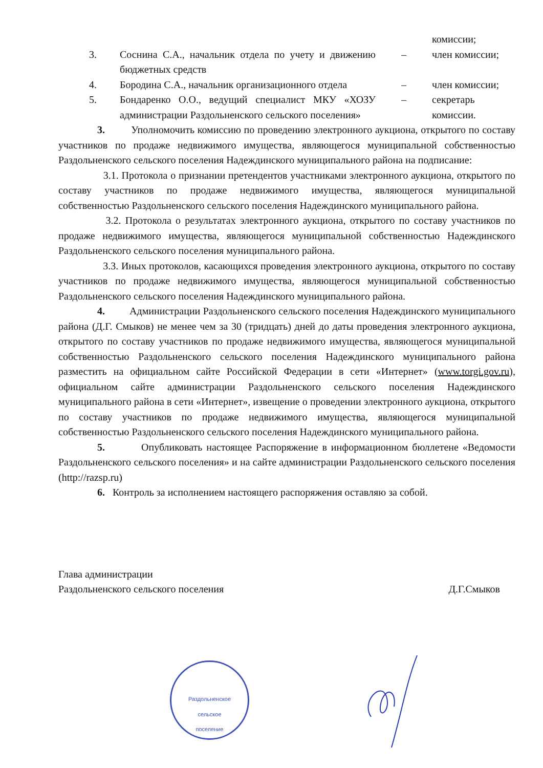| | | | комиссии; |
| 3. | Соснина С.А., начальник отдела по учету и движению бюджетных средств | – | член комиссии; |
| 4. | Бородина С.А., начальник организационного отдела | – | член комиссии; |
| 5. | Бондаренко О.О., ведущий специалист МКУ «ХОЗУ администрации Раздольненского сельского поселения» | – | секретарь комиссии. |
3. Уполномочить комиссию по проведению электронного аукциона, открытого по составу участников по продаже недвижимого имущества, являющегося муниципальной собственностью Раздольненского сельского поселения Надеждинского муниципального района на подписание:
3.1. Протокола о признании претендентов участниками электронного аукциона, открытого по составу участников по продаже недвижимого имущества, являющегося муниципальной собственностью Раздольненского сельского поселения Надеждинского муниципального района.
3.2. Протокола о результатах электронного аукциона, открытого по составу участников по продаже недвижимого имущества, являющегося муниципальной собственностью Надеждинского Раздольненского сельского поселения муниципального района.
3.3. Иных протоколов, касающихся проведения электронного аукциона, открытого по составу участников по продаже недвижимого имущества, являющегося муниципальной собственностью Раздольненского сельского поселения Надеждинского муниципального района.
4. Администрации Раздольненского сельского поселения Надеждинского муниципального района (Д.Г. Смыков) не менее чем за 30 (тридцать) дней до даты проведения электронного аукциона, открытого по составу участников по продаже недвижимого имущества, являющегося муниципальной собственностью Раздольненского сельского поселения Надеждинского муниципального района разместить на официальном сайте Российской Федерации в сети «Интернет» (www.torgi.gov.ru), официальном сайте администрации Раздольненского сельского поселения Надеждинского муниципального района в сети «Интернет», извещение о проведении электронного аукциона, открытого по составу участников по продаже недвижимого имущества, являющегося муниципальной собственностью Раздольненского сельского поселения Надеждинского муниципального района.
5. Опубликовать настоящее Распоряжение в информационном бюллетене «Ведомости Раздольненского сельского поселения» и на сайте администрации Раздольненского сельского поселения (http://razsp.ru)
6. Контроль за исполнением настоящего распоряжения оставляю за собой.
Глава администрации
Раздольненского сельского поселения
Д.Г.Смыков
Раздольненское
сельское
поселение